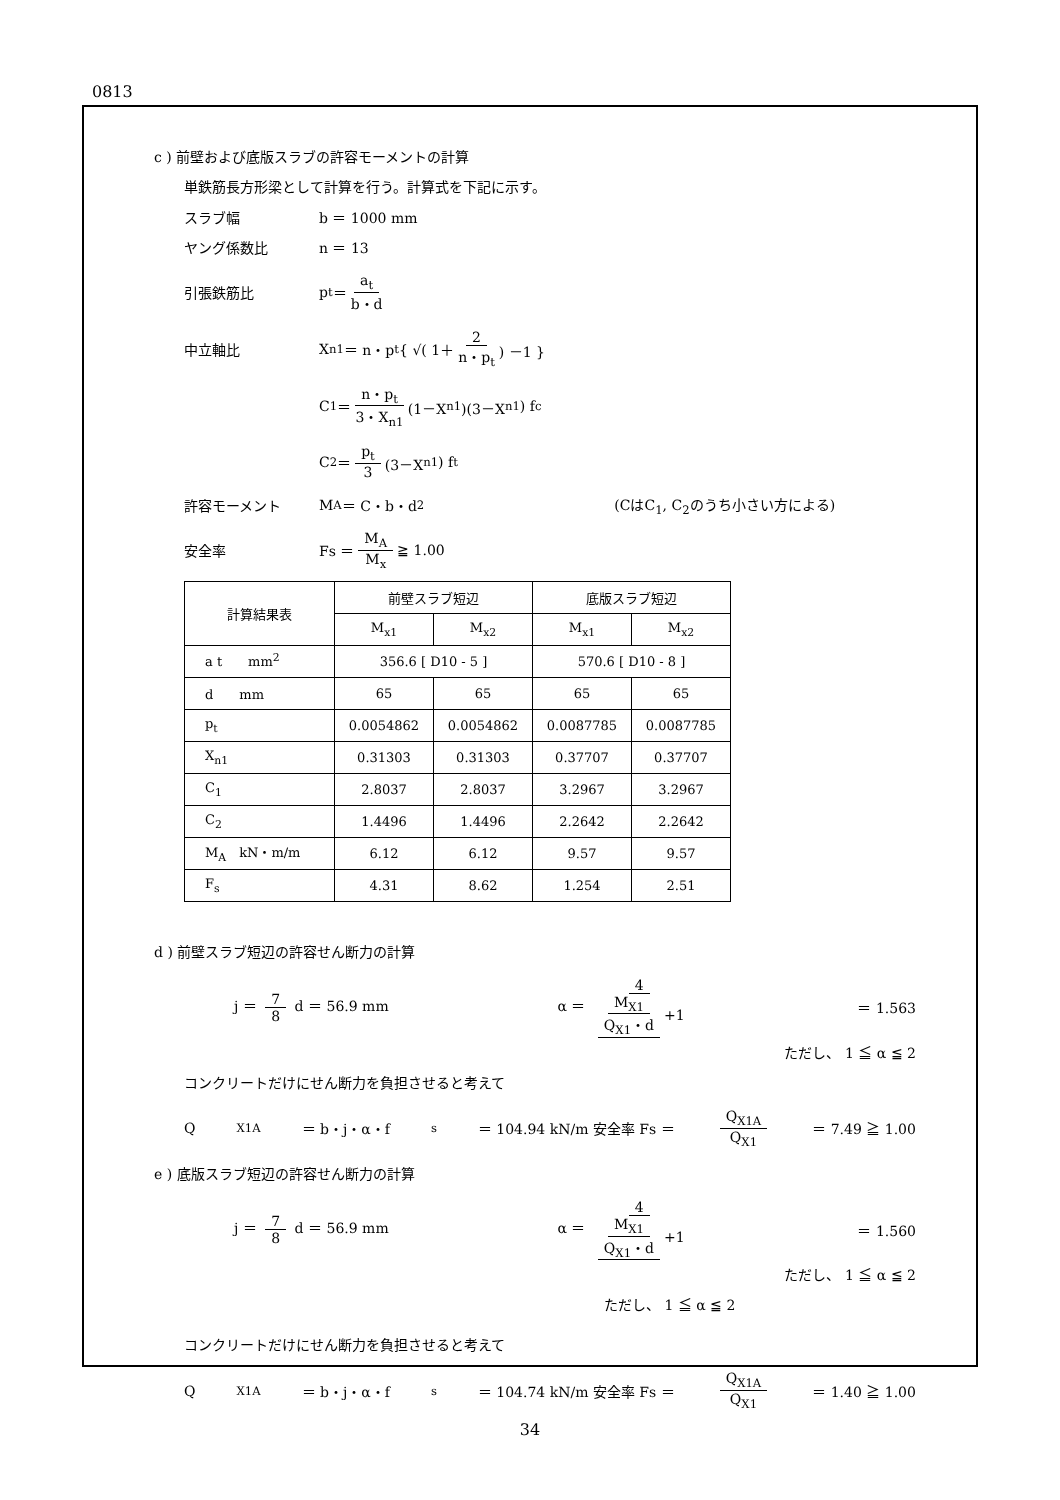0813
c ) 前壁および底版スラブの許容モーメントの計算
単鉄筋長方形梁として計算を行う。計算式を下記に示す。
スラブ幅 b ＝ 1000 mm
ヤング係数比 n ＝ 13
引張鉄筋比 p<sub>t</sub> ＝ a<sub>t</sub> b・d
中立軸比 X<sub>n1</sub> ＝ n・p<sub>t</sub> { √( 1＋ 2 n・p<sub>t</sub> ) －1 }
C<sub>1</sub> ＝ n・p<sub>t</sub> 3・X<sub>n1</sub> (1－X<sub>n1</sub>)(3－X<sub>n1</sub>) f<sub>c</sub>
C<sub>2</sub> ＝ p<sub>t</sub> 3 (3－X<sub>n1</sub>) f<sub>t</sub>
許容モーメント M<sub>A</sub> ＝ C・b・d<sup>2</sup> (CはC<sub>1</sub>, C<sub>2</sub>のうち小さい方による)
安全率 Fs ＝ M<sub>A</sub> M<sub>x</sub> ≧ 1.00
| 計算結果表 | 前壁スラブ短辺 | | 底版スラブ短辺 | |
| --- | --- | --- | --- | --- |
| | M<sub>x1</sub> | M<sub>x2</sub> | M<sub>x1</sub> | M<sub>x2</sub> |
| a t mm<sup>2</sup> | 356.6 [ D10 - 5 ] | | 570.6 [ D10 - 8 ] | |
| d mm | 65 | 65 | 65 | 65 |
| p<sub>t</sub> | 0.0054862 | 0.0054862 | 0.0087785 | 0.0087785 |
| X<sub>n1</sub> | 0.31303 | 0.31303 | 0.37707 | 0.37707 |
| C<sub>1</sub> | 2.8037 | 2.8037 | 3.2967 | 3.2967 |
| C<sub>2</sub> | 1.4496 | 1.4496 | 2.2642 | 2.2642 |
| M<sub>A</sub> kN・m/m | 6.12 | 6.12 | 9.57 | 9.57 |
| F<sub>s</sub> | 4.31 | 8.62 | 1.254 | 2.51 |
d ) 前壁スラブ短辺の許容せん断力の計算
j ＝ 7 8 d ＝ 56.9 mm α ＝ 4 M<sub>X1</sub> Q<sub>X1</sub>・d +1 ＝ 1.563
ただし、 1 ≦ α ≦ 2
コンクリートだけにせん断力を負担させると考えて
Q<sub>X1A</sub> ＝ b・j・α・f<sub>s</sub> ＝ 104.94 kN/m 安全率 Fs ＝ Q<sub>X1A</sub> Q<sub>X1</sub> ＝ 7.49 ≧ 1.00
e ) 底版スラブ短辺の許容せん断力の計算
j ＝ 7 8 d ＝ 56.9 mm α ＝ 4 M<sub>X1</sub> Q<sub>X1</sub>・d +1 ＝ 1.560
ただし、 1 ≦ α ≦ 2
ただし、 1 ≦ α ≦ 2
コンクリートだけにせん断力を負担させると考えて
Q<sub>X1A</sub> ＝ b・j・α・f<sub>s</sub> ＝ 104.74 kN/m 安全率 Fs ＝ Q<sub>X1A</sub> Q<sub>X1</sub> ＝ 1.40 ≧ 1.00
34